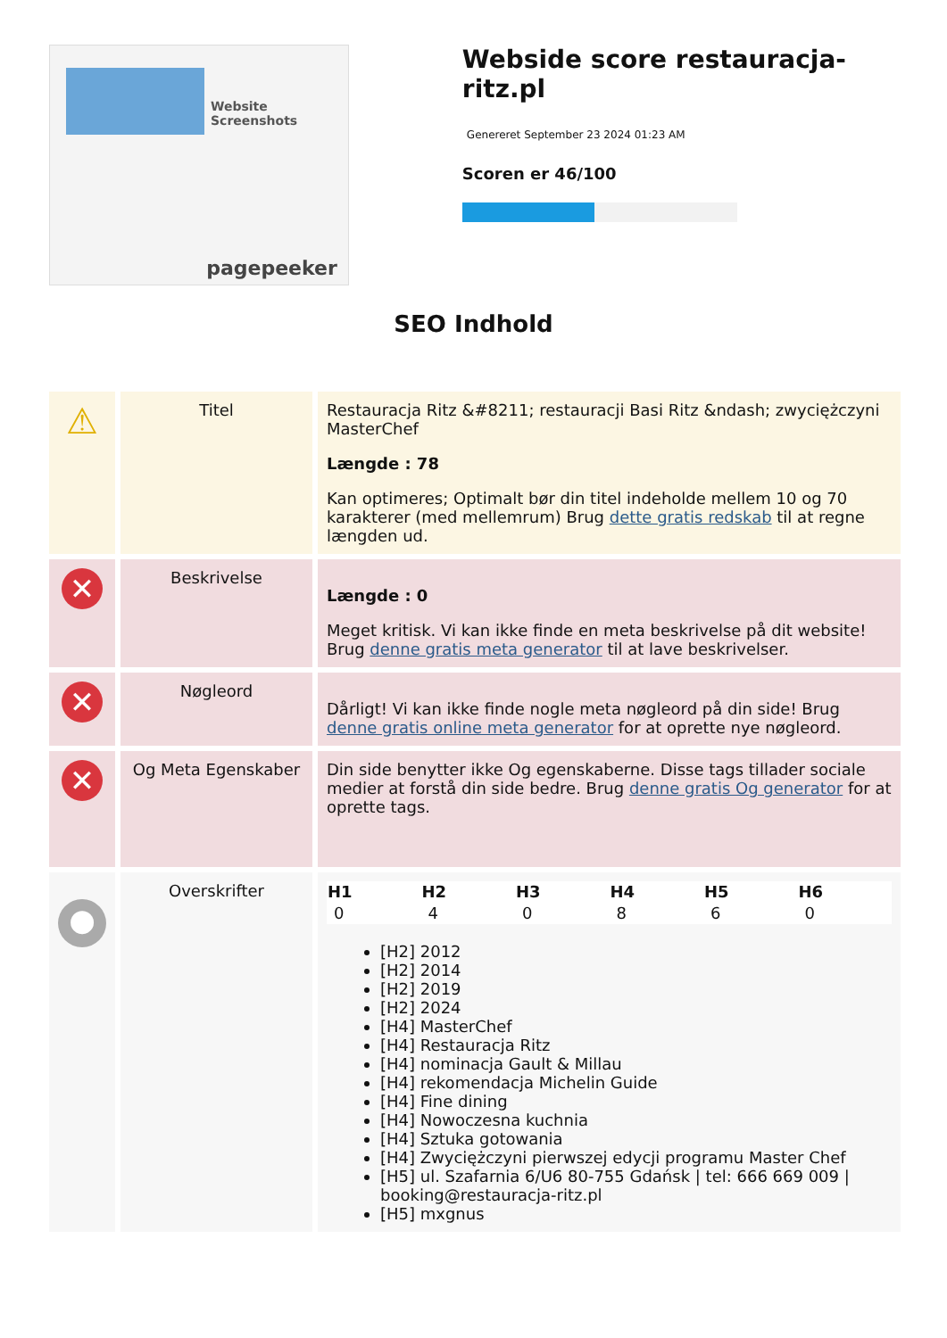Website Screenshots
pagepeeker
Webside score restauracja-ritz.pl
Genereret September 23 2024 01:23 AM
Scoren er 46/100
SEO Indhold
| ⚠ | Titel | Restauracja Ritz &#8211; restauracji Basi Ritz &ndash; zwyciężczyni MasterChef Længde : 78 Kan optimeres; Optimalt bør din titel indeholde mellem 10 og 70 karakterer (med mellemrum) Brug dette gratis redskab til at regne længden ud. |
| ✕ | Beskrivelse | Længde : 0 Meget kritisk. Vi kan ikke finde en meta beskrivelse på dit website! Brug denne gratis meta generator til at lave beskrivelser. |
| ✕ | Nøgleord | Dårligt! Vi kan ikke finde nogle meta nøgleord på din side! Brug denne gratis online meta generator for at oprette nye nøgleord. |
| ✕ | Og Meta Egenskaber | Din side benytter ikke Og egenskaberne. Disse tags tillader sociale medier at forstå din side bedre. Brug denne gratis Og generator for at oprette tags. |
| ● | Overskrifter | / H1 / H2 / H3 / H4 / H5 / H6 / / --- / --- / --- / --- / --- / --- / / 0 / 4 / 0 / 8 / 6 / 0 / [H2] 2012 [H2] 2014 [H2] 2019 [H2] 2024 [H4] MasterChef [H4] Restauracja Ritz [H4] nominacja Gault & Millau [H4] rekomendacja Michelin Guide [H4] Fine dining [H4] Nowoczesna kuchnia [H4] Sztuka gotowania [H4] Zwyciężczyni pierwszej edycji programu Master Chef [H5] ul. Szafarnia 6/U6 80-755 Gdańsk / tel: 666 669 009 / booking@restauracja-ritz.pl [H5] mxgnus |